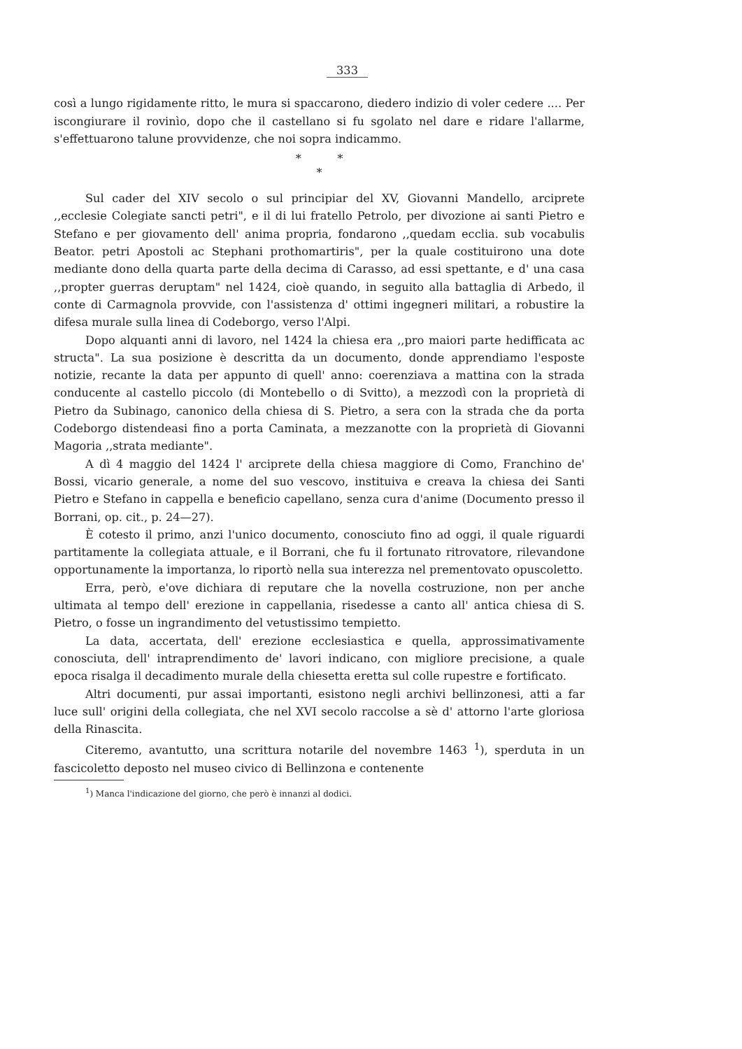333
così a lungo rigidamente ritto, le mura si spaccarono, diedero indizio di voler cedere .... Per iscongiurare il rovinìo, dopo che il castellano si fu sgolato nel dare e ridare l'allarme, s'effettuarono talune provvidenze, che noi sopra indicammo.
* *
*
Sul cader del XIV secolo o sul principiar del XV, Giovanni Mandello, arciprete ,,ecclesie Colegiate sancti petri", e il di lui fratello Petrolo, per divozione ai santi Pietro e Stefano e per giovamento dell' anima propria, fondarono ,,quedam ecclia. sub vocabulis Beator. petri Apostoli ac Stephani prothomartiris", per la quale costituirono una dote mediante dono della quarta parte della decima di Carasso, ad essi spettante, e d' una casa ,,propter guerras deruptam" nel 1424, cioè quando, in seguito alla battaglia di Arbedo, il conte di Carmagnola provvide, con l'assistenza d' ottimi ingegneri militari, a robustire la difesa murale sulla linea di Codeborgo, verso l'Alpi.
Dopo alquanti anni di lavoro, nel 1424 la chiesa era ,,pro maiori parte hedifficata ac structa". La sua posizione è descritta da un documento, donde apprendiamo l'esposte notizie, recante la data per appunto di quell' anno: coerenziava a mattina con la strada conducente al castello piccolo (di Montebello o di Svitto), a mezzodì con la proprietà di Pietro da Subinago, canonico della chiesa di S. Pietro, a sera con la strada che da porta Codeborgo distendeasi fino a porta Caminata, a mezzanotte con la proprietà di Giovanni Magoria ,,strata mediante".
A dì 4 maggio del 1424 l' arciprete della chiesa maggiore di Como, Franchino de' Bossi, vicario generale, a nome del suo vescovo, instituiva e creava la chiesa dei Santi Pietro e Stefano in cappella e beneficio capellano, senza cura d'anime (Documento presso il Borrani, op. cit., p. 24—27).
È cotesto il primo, anzi l'unico documento, conosciuto fino ad oggi, il quale riguardi partitamente la collegiata attuale, e il Borrani, che fu il fortunato ritrovatore, rilevandone opportunamente la importanza, lo riportò nella sua interezza nel prementovato opuscoletto.
Erra, però, e'ove dichiara di reputare che la novella costruzione, non per anche ultimata al tempo dell' erezione in cappellania, risedesse a canto all' antica chiesa di S. Pietro, o fosse un ingrandimento del vetustissimo tempietto.
La data, accertata, dell' erezione ecclesiastica e quella, approssimativamente conosciuta, dell' intraprendimento de' lavori indicano, con migliore precisione, a quale epoca risalga il decadimento murale della chiesetta eretta sul colle rupestre e fortificato.
Altri documenti, pur assai importanti, esistono negli archivi bellinzonesi, atti a far luce sull' origini della collegiata, che nel XVI secolo raccolse a sè d' attorno l'arte gloriosa della Rinascita.
Citeremo, avantutto, una scrittura notarile del novembre 1463 <sup>1</sup>), sperduta in un fascicoletto deposto nel museo civico di Bellinzona e contenente
<sup>1</sup>) Manca l'indicazione del giorno, che però è innanzi al dodici.